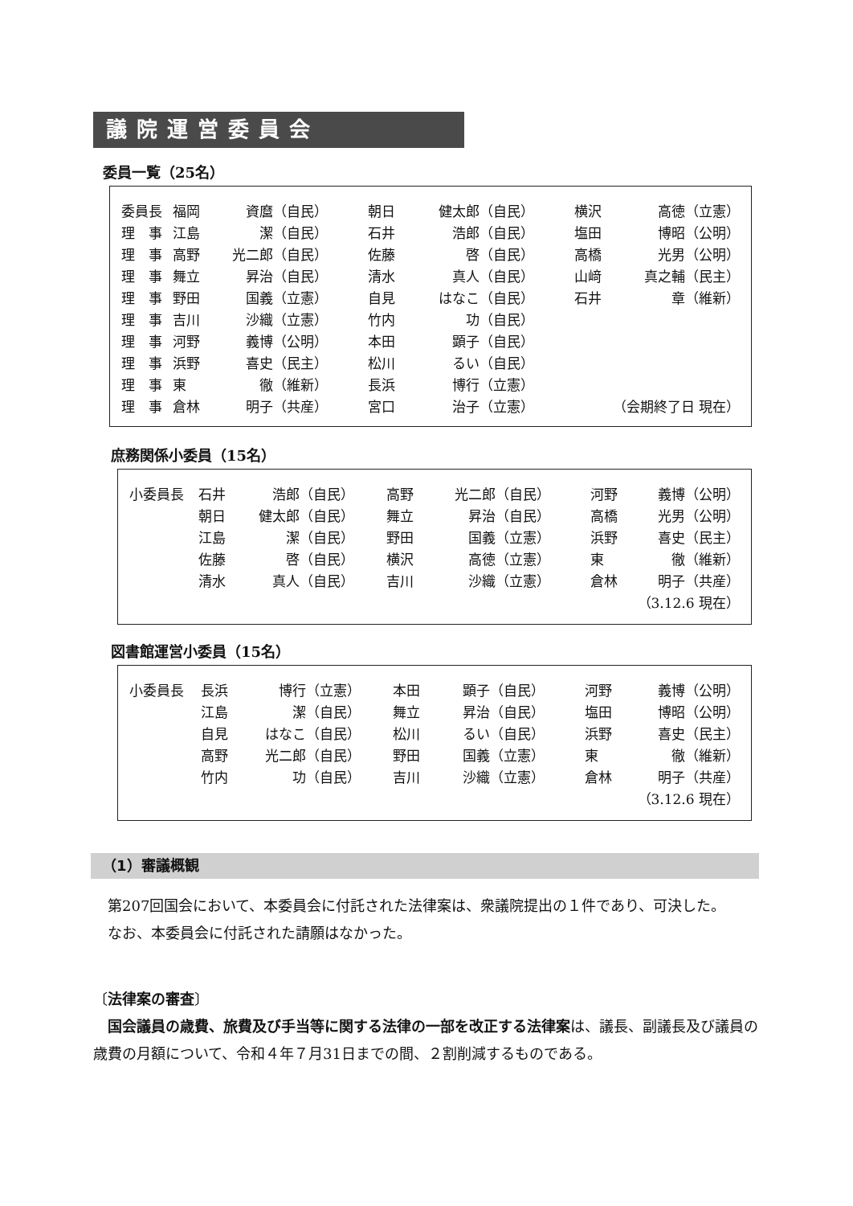議院運営委員会
委員一覧（25名）
| 委員長 | 福岡 | 資麿（自民） | 朝日 | 健太郎（自民） | 横沢 | 高徳（立憲） |
| 理 事 | 江島 | 潔（自民） | 石井 | 浩郎（自民） | 塩田 | 博昭（公明） |
| 理 事 | 高野 | 光二郎（自民） | 佐藤 | 啓（自民） | 高橋 | 光男（公明） |
| 理 事 | 舞立 | 昇治（自民） | 清水 | 真人（自民） | 山﨑 | 真之輔（民主） |
| 理 事 | 野田 | 国義（立憲） | 自見 | はなこ（自民） | 石井 | 章（維新） |
| 理 事 | 吉川 | 沙織（立憲） | 竹内 | 功（自民） | | |
| 理 事 | 河野 | 義博（公明） | 本田 | 顕子（自民） | | |
| 理 事 | 浜野 | 喜史（民主） | 松川 | るい（自民） | | |
| 理 事 | 東 | 徹（維新） | 長浜 | 博行（立憲） | | |
| 理 事 | 倉林 | 明子（共産） | 宮口 | 治子（立憲） | （会期終了日 現在） | |
庶務関係小委員（15名）
| 小委員長 | 石井 | 浩郎（自民） | 高野 | 光二郎（自民） | 河野 | 義博（公明） |
| | 朝日 | 健太郎（自民） | 舞立 | 昇治（自民） | 高橋 | 光男（公明） |
| | 江島 | 潔（自民） | 野田 | 国義（立憲） | 浜野 | 喜史（民主） |
| | 佐藤 | 啓（自民） | 横沢 | 高徳（立憲） | 東 | 徹（維新） |
| | 清水 | 真人（自民） | 吉川 | 沙織（立憲） | 倉林 | 明子（共産） |
| （3.12.6 現在） | | | | | | |
図書館運営小委員（15名）
| 小委員長 | 長浜 | 博行（立憲） | 本田 | 顕子（自民） | 河野 | 義博（公明） |
| | 江島 | 潔（自民） | 舞立 | 昇治（自民） | 塩田 | 博昭（公明） |
| | 自見 | はなこ（自民） | 松川 | るい（自民） | 浜野 | 喜史（民主） |
| | 高野 | 光二郎（自民） | 野田 | 国義（立憲） | 東 | 徹（維新） |
| | 竹内 | 功（自民） | 吉川 | 沙織（立憲） | 倉林 | 明子（共産） |
| （3.12.6 現在） | | | | | | |
（1）審議概観
　第207回国会において、本委員会に付託された法律案は、衆議院提出の１件であり、可決した。
　なお、本委員会に付託された請願はなかった。
〔法律案の審査〕
　国会議員の歳費、旅費及び手当等に関する法律の一部を改正する法律案は、議長、副議長及び議員の歳費の月額について、令和４年７月31日までの間、２割削減するものである。